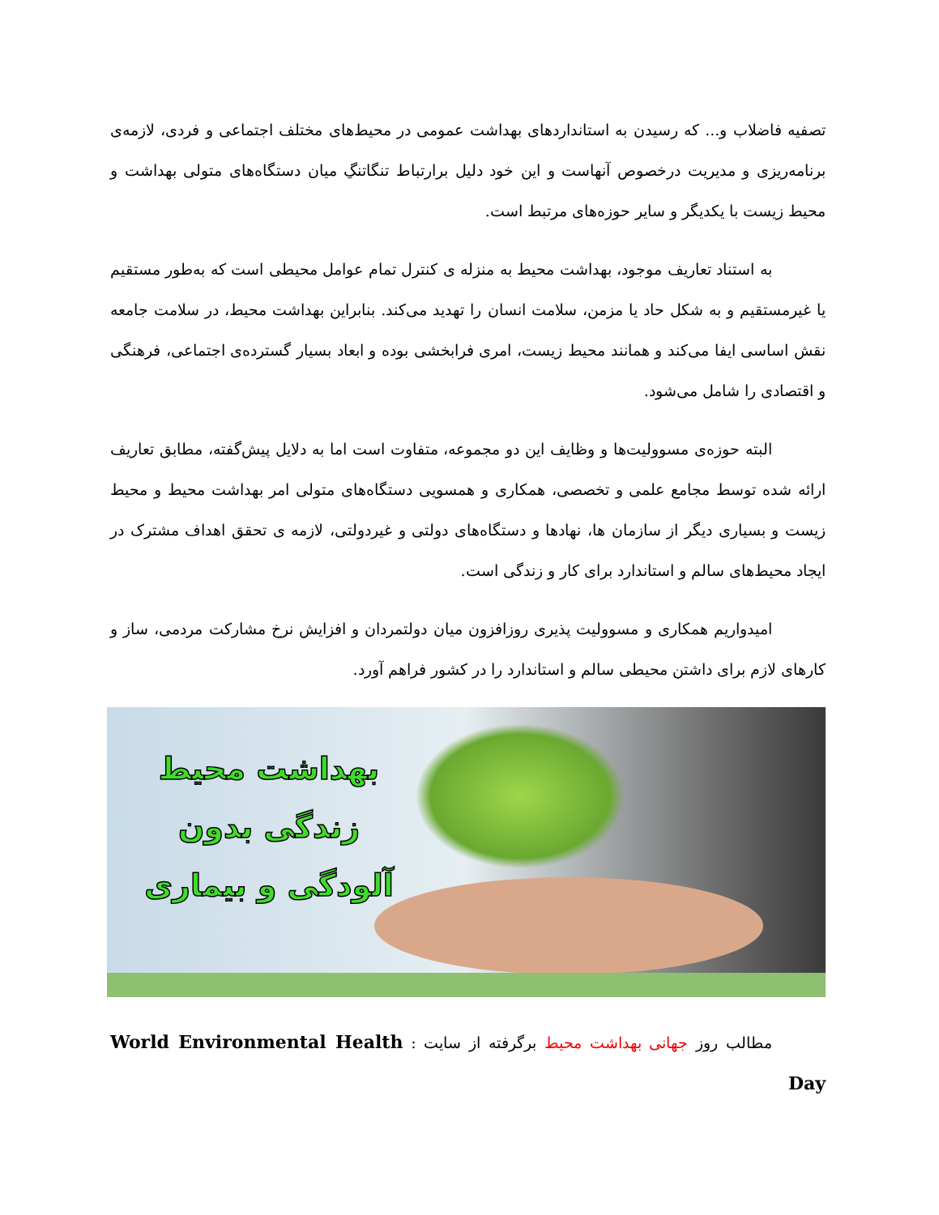تصفیه فاضلاب و... که رسیدن به استانداردهای بهداشت عمومی در محیط‌های مختلف اجتماعی و فردی، لازمه‌ی برنامه‌ریزی و مدیریت درخصوص آنهاست و این خود دلیل برارتباط تنگاتنگِ میان دستگاه‌های متولی بهداشت و محیط زیست با یکدیگر و سایر حوزه‌های مرتبط است.
به استناد تعاریف موجود، بهداشت محیط به منزله ی کنترل تمام عوامل محیطی است که به‌طور مستقیم یا غیرمستقیم و به شکل حاد یا مزمن، سلامت انسان را تهدید می‌کند. بنابراین بهداشت محیط، در سلامت جامعه نقش اساسی ایفا می‌کند و همانند محیط زیست، امری فرابخشی بوده و ابعاد بسیار گسترده‌ی اجتماعی، فرهنگی و اقتصادی را شامل می‌شود.
البته حوزه‌ی مسوولیت‌ها و وظایف این دو مجموعه، متفاوت است اما به دلایل پیش‌گفته، مطابق تعاریف ارائه شده توسط مجامع علمی و تخصصی، همکاری و همسویی دستگاه‌های متولی امر بهداشت محیط و محیط زیست و بسیاری دیگر از سازمان ها، نهادها و دستگاه‌های دولتی و غیردولتی، لازمه ی تحقق اهداف مشترک در ایجاد محیط‌های سالم و استاندارد برای کار و زندگی است.
امیدواریم همکاری و مسوولیت پذیری روزافزون میان دولتمردان و افزایش نرخ مشارکت مردمی، ساز و کارهای لازم برای داشتن محیطی سالم و استاندارد را در کشور فراهم آورد.
بهداشت محیط
زندگی بدون
آلودگی و بیماری
مطالب روز جهانی بهداشت محیط برگرفته از سایت : World Environmental Health Day